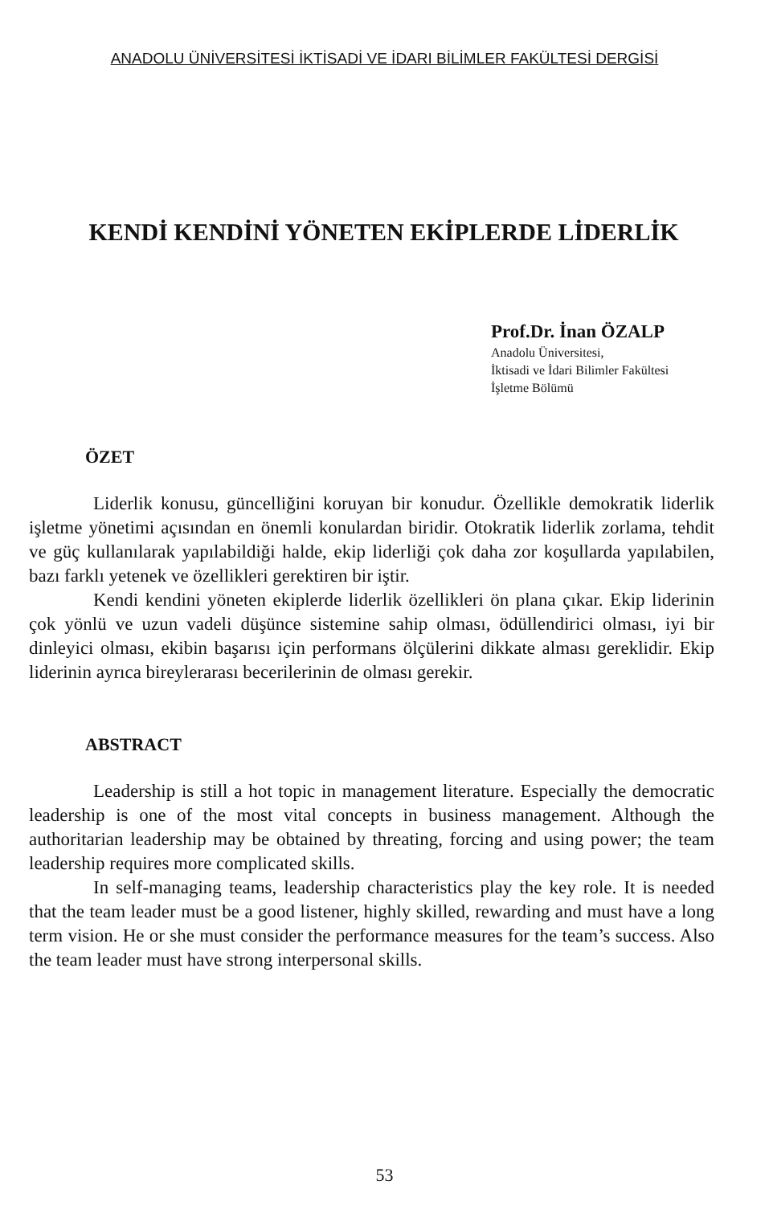ANADOLU ÜNİVERSİTESİ İKTİSADİ VE İDARI BİLİMLER FAKÜLTESİ DERGİSİ
KENDİ KENDİNİ YÖNETEN EKİPLERDE LİDERLİK
Prof.Dr. İnan ÖZALP
Anadolu Üniversitesi,
İktisadi ve İdari Bilimler Fakültesi
İşletme Bölümü
ÖZET
Liderlik konusu, güncelliğini koruyan bir konudur. Özellikle demokratik liderlik işletme yönetimi açısından en önemli konulardan biridir. Otokratik liderlik zorlama, tehdit ve güç kullanılarak yapılabildiği halde, ekip liderliği çok daha zor koşullarda yapılabilen, bazı farklı yetenek ve özellikleri gerektiren bir iştir.
Kendi kendini yöneten ekiplerde liderlik özellikleri ön plana çıkar. Ekip liderinin çok yönlü ve uzun vadeli düşünce sistemine sahip olması, ödüllendirici olması, iyi bir dinleyici olması, ekibin başarısı için performans ölçülerini dikkate alması gereklidir. Ekip liderinin ayrıca bireylerarası becerilerinin de olması gerekir.
ABSTRACT
Leadership is still a hot topic in management literature. Especially the democratic leadership is one of the most vital concepts in business management. Although the authoritarian leadership may be obtained by threating, forcing and using power; the team leadership requires more complicated skills.
In self-managing teams, leadership characteristics play the key role. It is needed that the team leader must be a good listener, highly skilled, rewarding and must have a long term vision. He or she must consider the performance measures for the team’s success. Also the team leader must have strong interpersonal skills.
53